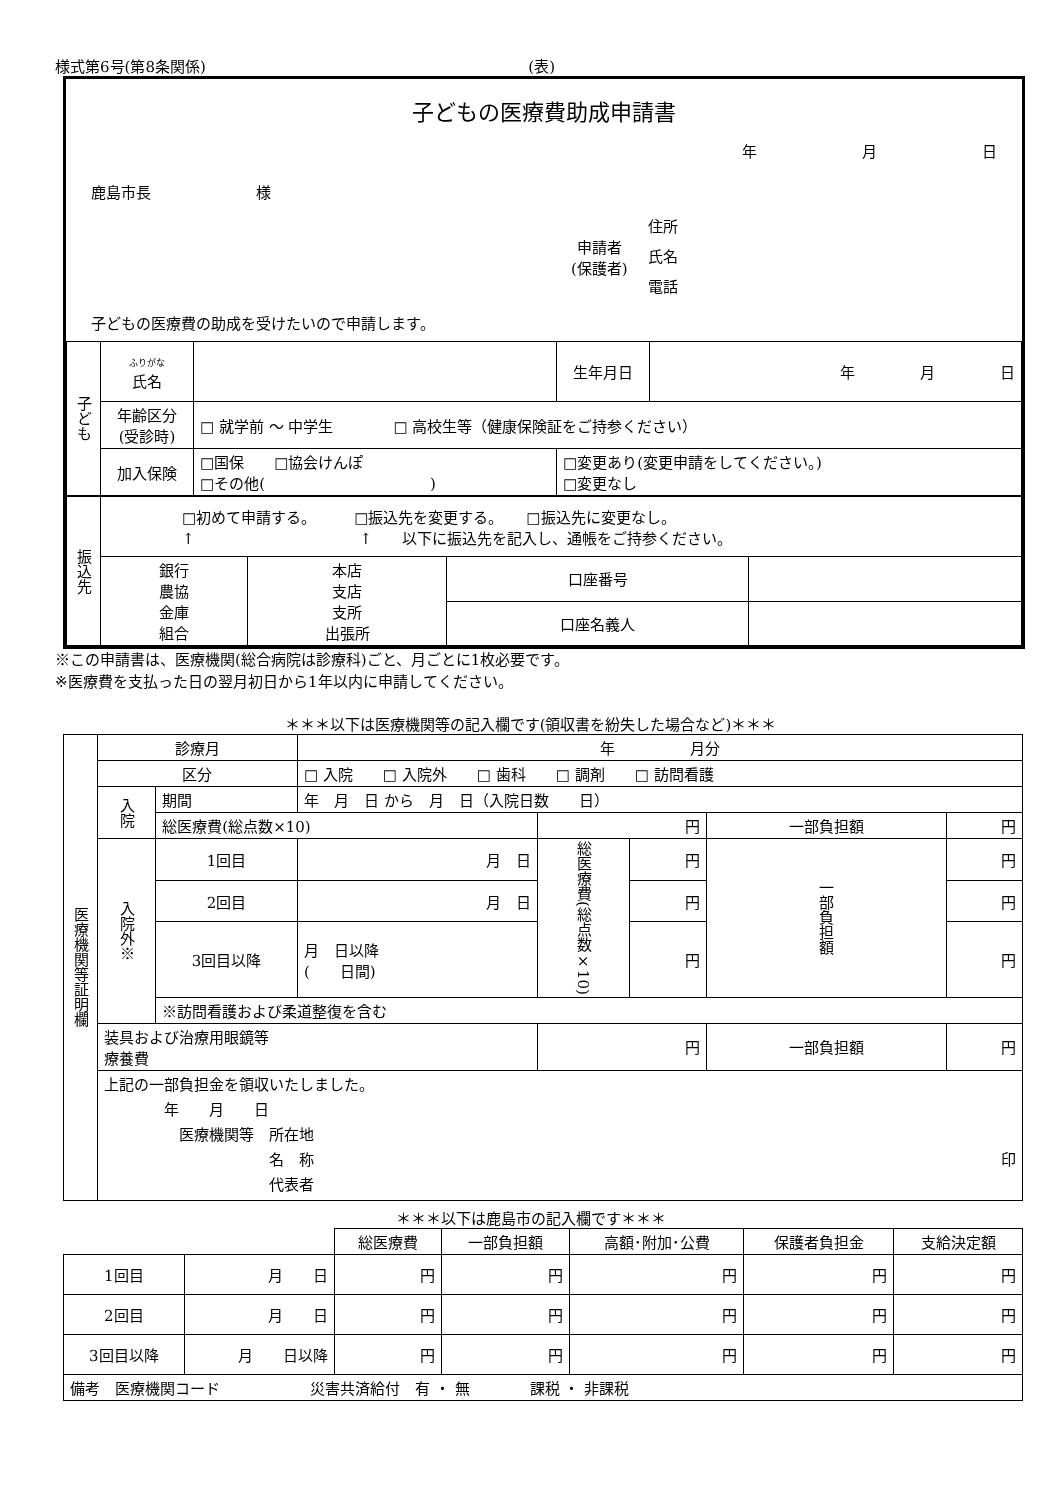様式第6号(第8条関係) (表)
子どもの医療費助成申請書
年 月 日
鹿島市長　　　　　　　様
申請者
(保護者)
住所
氏名
電話
子どもの医療費の助成を受けたいので申請します。
| 子ども | ふりがな 氏名 | | 生年月日 | 年 月 日 |
| | 年齢区分 (受診時) | □ 就学前 ～ 中学生 □ 高校生等（健康保険証をご持参ください） | | |
| | 加入保険 | □国保 □協会けんぽ □その他( ) | □変更あり(変更申請をしてください。) □変更なし | |
| 振込先 | □初めて申請する。 □振込先を変更する。 □振込先に変更なし。 ↑ ↑ 以下に振込先を記入し、通帳をご持参ください。 | | | |
| | 銀行 農協 金庫 組合 | 本店 支店 支所 出張所 | 口座番号 | |
| | | | 口座名義人 | |
※この申請書は、医療機関(総合病院は診療科)ごと、月ごとに1枚必要です。
※医療費を支払った日の翌月初日から1年以内に申請してください。
＊＊＊以下は医療機関等の記入欄です(領収書を紛失した場合など)＊＊＊
| 医療機関等証明欄 | 診療月 | | 年 月分 | | | | |
| | 区分 | | □ 入院 □ 入院外 □ 歯科 □ 調剤 □ 訪問看護 | | | | |
| | 入院 | 期間 | 年 月 日 から 月 日（入院日数 日） | | | | |
| | | 総医療費(総点数×10) | | 円 | | 一部負担額 | 円 |
| | 入院外※ | 1回目 | 月 日 | 総医療費(総点数×10) | 円 | 一部負担額 | 円 |
| | | 2回目 | 月 日 | | 円 | | 円 |
| | | 3回目以降 | 月 日以降 ( 日間) | | 円 | | 円 |
| | | ※訪問看護および柔道整復を含む | | | | | |
| | 装具および治療用眼鏡等 療養費 | | | 円 | | 一部負担額 | 円 |
| | 上記の一部負担金を領収いたしました。 年 月 日 医療機関等 所在地 名 称 印 代表者 | | | | | | |
＊＊＊以下は鹿島市の記入欄です＊＊＊
| | | 総医療費 | 一部負担額 | 高額･附加･公費 | 保護者負担金 | 支給決定額 |
| 1回目 | 月 日 | 円 | 円 | 円 | 円 | 円 |
| 2回目 | 月 日 | 円 | 円 | 円 | 円 | 円 |
| 3回目以降 | 月 日以降 | 円 | 円 | 円 | 円 | 円 |
| 備考 医療機関コード 災害共済給付 有 ・ 無 課税 ・ 非課税 | | | | | | |